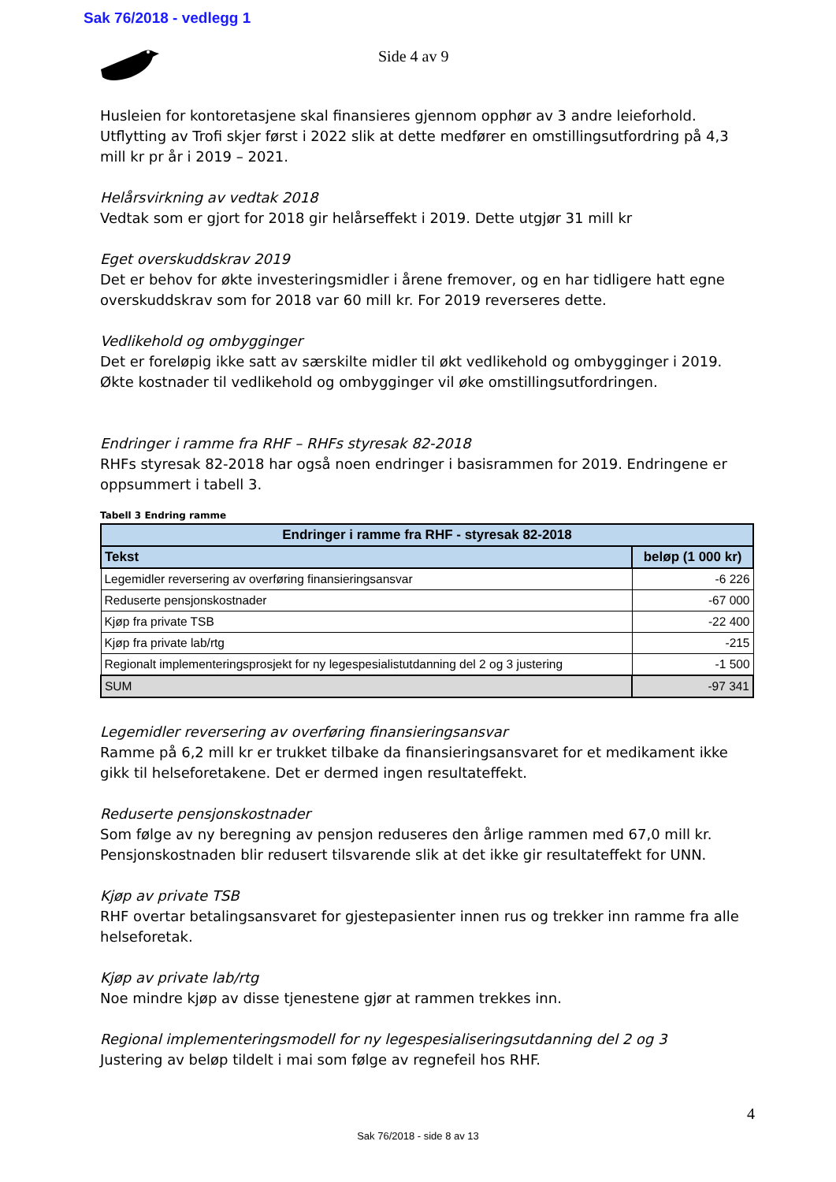Sak 76/2018 - vedlegg 1
Side 4 av 9
Husleien for kontoretasjene skal finansieres gjennom opphør av 3 andre leieforhold. Utflytting av Trofi skjer først i 2022 slik at dette medfører en omstillingsutfordring på 4,3 mill kr pr år i 2019 – 2021.
Helårsvirkning av vedtak 2018
Vedtak som er gjort for 2018 gir helårseffekt i 2019. Dette utgjør 31 mill kr
Eget overskuddskrav 2019
Det er behov for økte investeringsmidler i årene fremover, og en har tidligere hatt egne overskuddskrav som for 2018 var 60 mill kr. For 2019 reverseres dette.
Vedlikehold og ombygginger
Det er foreløpig ikke satt av særskilte midler til økt vedlikehold og ombygginger i 2019. Økte kostnader til vedlikehold og ombygginger vil øke omstillingsutfordringen.
Endringer i ramme fra RHF – RHFs styresak 82-2018
RHFs styresak 82-2018 har også noen endringer i basisrammen for 2019. Endringene er oppsummert i tabell 3.
Tabell 3 Endring ramme
| Endringer i ramme fra RHF - styresak 82-2018 | |
| --- | --- |
| Tekst | beløp (1 000 kr) |
| Legemidler reversering av overføring finansieringsansvar | -6 226 |
| Reduserte pensjonskostnader | -67 000 |
| Kjøp fra private TSB | -22 400 |
| Kjøp fra private lab/rtg | -215 |
| Regionalt implementeringsprosjekt for ny legespesialistutdanning del 2 og 3 justering | -1 500 |
| SUM | -97 341 |
Legemidler reversering av overføring finansieringsansvar
Ramme på 6,2 mill kr er trukket tilbake da finansieringsansvaret for et medikament ikke gikk til helseforetakene. Det er dermed ingen resultateffekt.
Reduserte pensjonskostnader
Som følge av ny beregning av pensjon reduseres den årlige rammen med 67,0 mill kr. Pensjonskostnaden blir redusert tilsvarende slik at det ikke gir resultateffekt for UNN.
Kjøp av private TSB
RHF overtar betalingsansvaret for gjestepasienter innen rus og trekker inn ramme fra alle helseforetak.
Kjøp av private lab/rtg
Noe mindre kjøp av disse tjenestene gjør at rammen trekkes inn.
Regional implementeringsmodell for ny legespesialiseringsutdanning del 2 og 3
Justering av beløp tildelt i mai som følge av regnefeil hos RHF.
4
Sak 76/2018 - side 8 av 13